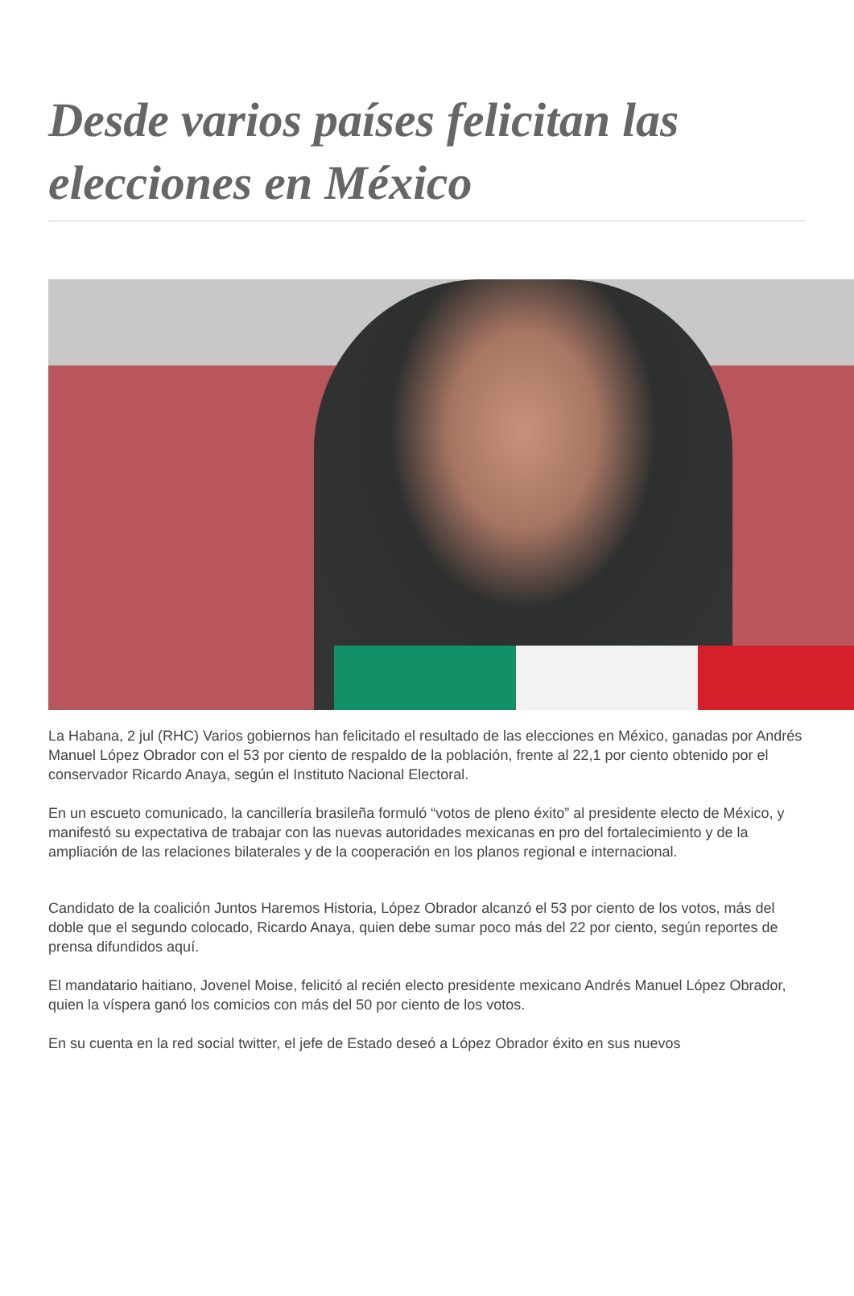Desde varios países felicitan las elecciones en México
La Habana, 2 jul (RHC) Varios gobiernos han felicitado el resultado de las elecciones en México, ganadas por Andrés Manuel López Obrador con el 53 por ciento de respaldo de la población, frente al 22,1 por ciento obtenido por el conservador Ricardo Anaya, según el Instituto Nacional Electoral.
En un escueto comunicado, la cancillería brasileña formuló “votos de pleno éxito” al presidente electo de México, y manifestó su expectativa de trabajar con las nuevas autoridades mexicanas en pro del fortalecimiento y de la ampliación de las relaciones bilaterales y de la cooperación en los planos regional e internacional.
Candidato de la coalición Juntos Haremos Historia, López Obrador alcanzó el 53 por ciento de los votos, más del doble que el segundo colocado, Ricardo Anaya, quien debe sumar poco más del 22 por ciento, según reportes de prensa difundidos aquí.
El mandatario haitiano, Jovenel Moise, felicitó al recién electo presidente mexicano Andrés Manuel López Obrador, quien la víspera ganó los comicios con más del 50 por ciento de los votos.
En su cuenta en la red social twitter, el jefe de Estado deseó a López Obrador éxito en sus nuevos